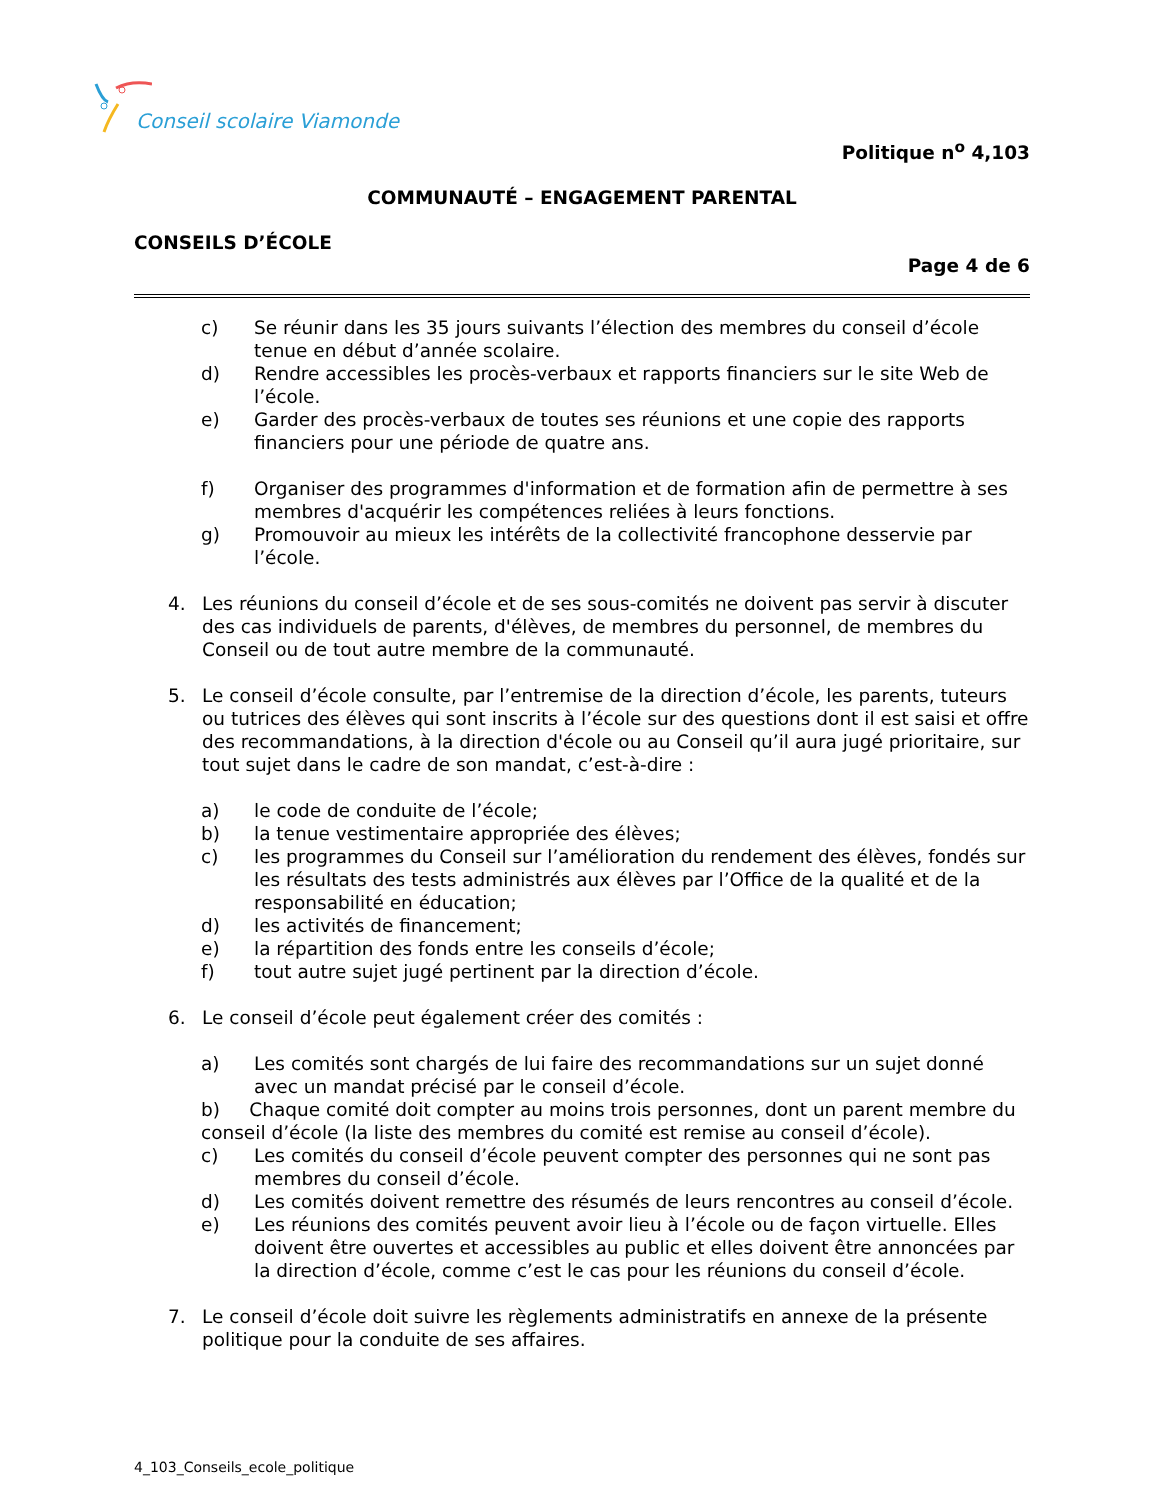Conseil scolaire Viamonde
Politique n<sup>o</sup> 4,103
COMMUNAUTÉ – ENGAGEMENT PARENTAL
CONSEILS D’ÉCOLE
Page 4 de 6
c) Se réunir dans les 35 jours suivants l’élection des membres du conseil d’école tenue en début d’année scolaire.
d) Rendre accessibles les procès-verbaux et rapports financiers sur le site Web de l’école.
e) Garder des procès-verbaux de toutes ses réunions et une copie des rapports financiers pour une période de quatre ans.
f) Organiser des programmes d'information et de formation afin de permettre à ses membres d'acquérir les compétences reliées à leurs fonctions.
g) Promouvoir au mieux les intérêts de la collectivité francophone desservie par l’école.
4. Les réunions du conseil d’école et de ses sous-comités ne doivent pas servir à discuter des cas individuels de parents, d'élèves, de membres du personnel, de membres du Conseil ou de tout autre membre de la communauté.
5. Le conseil d’école consulte, par l’entremise de la direction d’école, les parents, tuteurs ou tutrices des élèves qui sont inscrits à l’école sur des questions dont il est saisi et offre des recommandations, à la direction d'école ou au Conseil qu’il aura jugé prioritaire, sur tout sujet dans le cadre de son mandat, c’est-à-dire :
a) le code de conduite de l’école;
b) la tenue vestimentaire appropriée des élèves;
c) les programmes du Conseil sur l’amélioration du rendement des élèves, fondés sur les résultats des tests administrés aux élèves par l’Office de la qualité et de la responsabilité en éducation;
d) les activités de financement;
e) la répartition des fonds entre les conseils d’école;
f) tout autre sujet jugé pertinent par la direction d’école.
6. Le conseil d’école peut également créer des comités :
a) Les comités sont chargés de lui faire des recommandations sur un sujet donné avec un mandat précisé par le conseil d’école.
b) Chaque comité doit compter au moins trois personnes, dont un parent membre du conseil d’école (la liste des membres du comité est remise au conseil d’école).
c) Les comités du conseil d’école peuvent compter des personnes qui ne sont pas membres du conseil d’école.
d) Les comités doivent remettre des résumés de leurs rencontres au conseil d’école.
e) Les réunions des comités peuvent avoir lieu à l’école ou de façon virtuelle. Elles doivent être ouvertes et accessibles au public et elles doivent être annoncées par la direction d’école, comme c’est le cas pour les réunions du conseil d’école.
7. Le conseil d’école doit suivre les règlements administratifs en annexe de la présente politique pour la conduite de ses affaires.
4_103_Conseils_ecole_politique